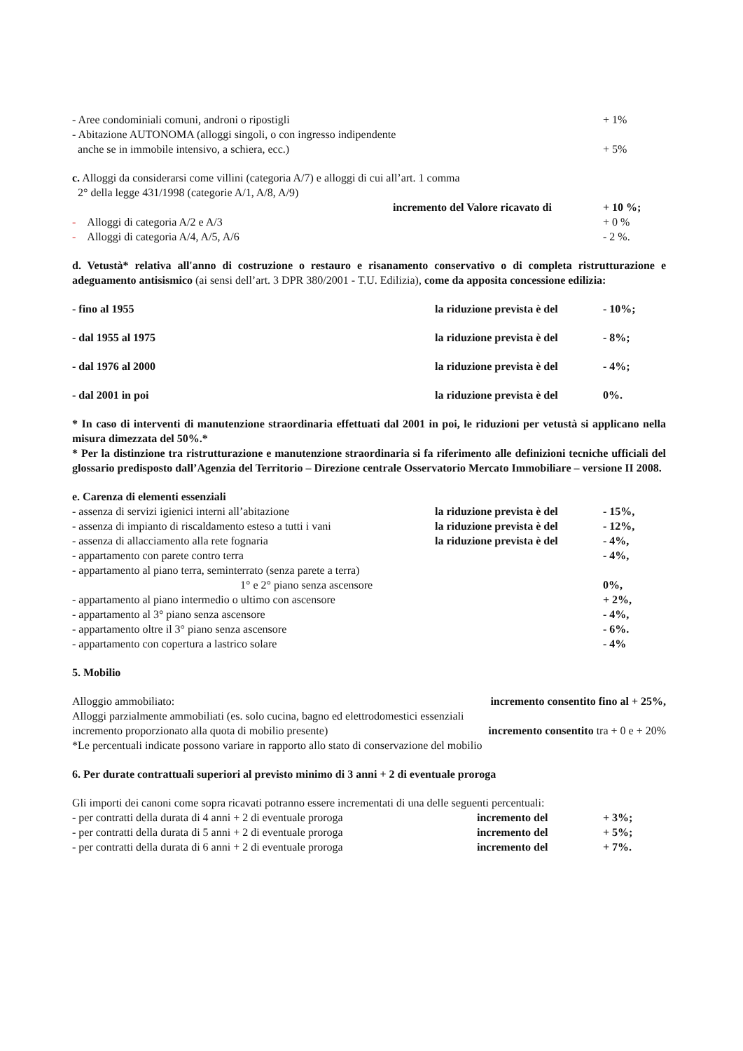- Aree condominiali comuni, androni o ripostigli + 1%
- Abitazione AUTONOMA (alloggi singoli, o con ingresso indipendente
anche se in immobile intensivo, a schiera, ecc.) + 5%
c. Alloggi da considerarsi come villini (categoria A/7) e alloggi di cui all’art. 1 comma
2° della legge 431/1998 (categorie A/1, A/8, A/9)
incremento del Valore ricavato di + 10 %;
- Alloggi di categoria A/2 e A/3 + 0 %
- Alloggi di categoria A/4, A/5, A/6 - 2 %.
d. Vetustà* relativa all'anno di costruzione o restauro e risanamento conservativo o di completa ristrutturazione e adeguamento antisismico (ai sensi dell’art. 3 DPR 380/2001 - T.U. Edilizia), come da apposita concessione edilizia:
- fino al 1955 la riduzione prevista è del - 10%;
- dal 1955 al 1975 la riduzione prevista è del - 8%;
- dal 1976 al 2000 la riduzione prevista è del - 4%;
- dal 2001 in poi la riduzione prevista è del 0%.
* In caso di interventi di manutenzione straordinaria effettuati dal 2001 in poi, le riduzioni per vetustà si applicano nella misura dimezzata del 50%.*
* Per la distinzione tra ristrutturazione e manutenzione straordinaria si fa riferimento alle definizioni tecniche ufficiali del glossario predisposto dall’Agenzia del Territorio – Direzione centrale Osservatorio Mercato Immobiliare – versione II 2008.
e. Carenza di elementi essenziali
- assenza di servizi igienici interni all’abitazione la riduzione prevista è del - 15%,
- assenza di impianto di riscaldamento esteso a tutti i vani la riduzione prevista è del - 12%,
- assenza di allacciamento alla rete fognaria la riduzione prevista è del - 4%,
- appartamento con parete contro terra - 4%,
- appartamento al piano terra, seminterrato (senza parete a terra)
1° e 2° piano senza ascensore 0%,
- appartamento al piano intermedio o ultimo con ascensore + 2%,
- appartamento al 3° piano senza ascensore - 4%,
- appartamento oltre il 3° piano senza ascensore - 6%.
- appartamento con copertura a lastrico solare - 4%
5. Mobilio
Alloggio ammobiliato: incremento consentito fino al + 25%,
Alloggi parzialmente ammobiliati (es. solo cucina, bagno ed elettrodomestici essenziali
incremento proporzionato alla quota di mobilio presente) incremento consentito tra + 0 e + 20%
*Le percentuali indicate possono variare in rapporto allo stato di conservazione del mobilio
6. Per durate contrattuali superiori al previsto minimo di 3 anni + 2 di eventuale proroga
Gli importi dei canoni come sopra ricavati potranno essere incrementati di una delle seguenti percentuali:
- per contratti della durata di 4 anni + 2 di eventuale proroga incremento del + 3%;
- per contratti della durata di 5 anni + 2 di eventuale proroga incremento del + 5%;
- per contratti della durata di 6 anni + 2 di eventuale proroga incremento del + 7%.